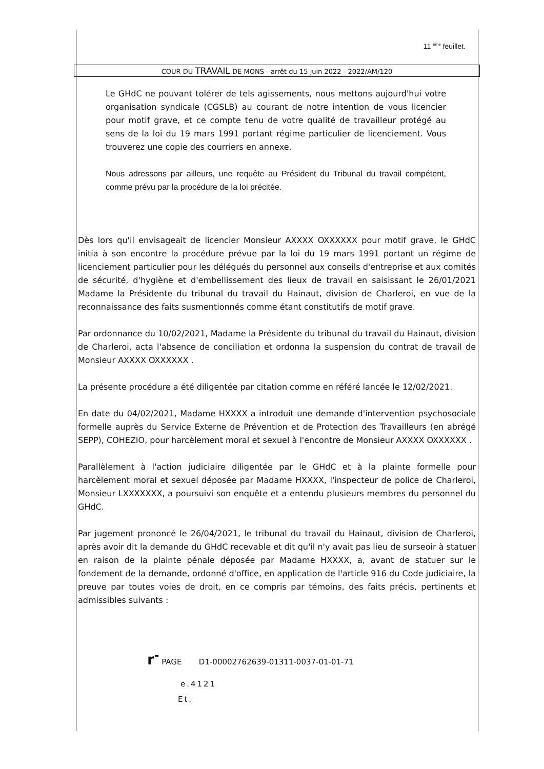11 <sup>ème</sup> feuillet.
COUR DU TRAVAIL DE MONS - arrêt du 15 juin 2022 - 2022/AM/120
Le GHdC ne pouvant tolérer de tels agissements, nous mettons aujourd'hui votre organisation syndicale (CGSLB) au courant de notre intention de vous licencier pour motif grave, et ce compte tenu de votre qualité de travailleur protégé au sens de la loi du 19 mars 1991 portant régime particulier de licenciement. Vous trouverez une copie des courriers en annexe.
Nous adressons par ailleurs, une requête au Président du Tribunal du travail compétent, comme prévu par la procédure de la loi précitée.
Dès lors qu'il envisageait de licencier Monsieur AXXXX OXXXXXX pour motif grave, le GHdC initia à son encontre la procédure prévue par la loi du 19 mars 1991 portant un régime de licenciement particulier pour les délégués du personnel aux conseils d'entreprise et aux comités de sécurité, d'hygiène et d'embellissement des lieux de travail en saisissant le 26/01/2021 Madame la Présidente du tribunal du travail du Hainaut, division de Charleroi, en vue de la reconnaissance des faits susmentionnés comme étant constitutifs de motif grave.
Par ordonnance du 10/02/2021, Madame la Présidente du tribunal du travail du Hainaut, division de Charleroi, acta l'absence de conciliation et ordonna la suspension du contrat de travail de Monsieur AXXXX OXXXXXX .
La présente procédure a été diligentée par citation comme en référé lancée le 12/02/2021.
En date du 04/02/2021, Madame HXXXX a introduit une demande d'intervention psychosociale formelle auprès du Service Externe de Prévention et de Protection des Travailleurs (en abrégé SEPP), COHEZIO, pour harcèlement moral et sexuel à l'encontre de Monsieur AXXXX OXXXXXX .
Parallèlement à l'action judiciaire diligentée par le GHdC et à la plainte formelle pour harcèlement moral et sexuel déposée par Madame HXXXX, l'inspecteur de police de Charleroi, Monsieur LXXXXXXX, a poursuivi son enquête et a entendu plusieurs membres du personnel du GHdC.
Par jugement prononcé le 26/04/2021, le tribunal du travail du Hainaut, division de Charleroi, après avoir dit la demande du GHdC recevable et dit qu'il n'y avait pas lieu de surseoir à statuer en raison de la plainte pénale déposée par Madame HXXXX, a, avant de statuer sur le fondement de la demande, ordonné d'office, en application de l'article 916 du Code judiciaire, la preuve par toutes voies de droit, en ce compris par témoins, des faits précis, pertinents et admissibles suivants :
r<sup>-</sup> PAGE D1-00002762639-01311-0037-01-01-71
e.4121
Et.